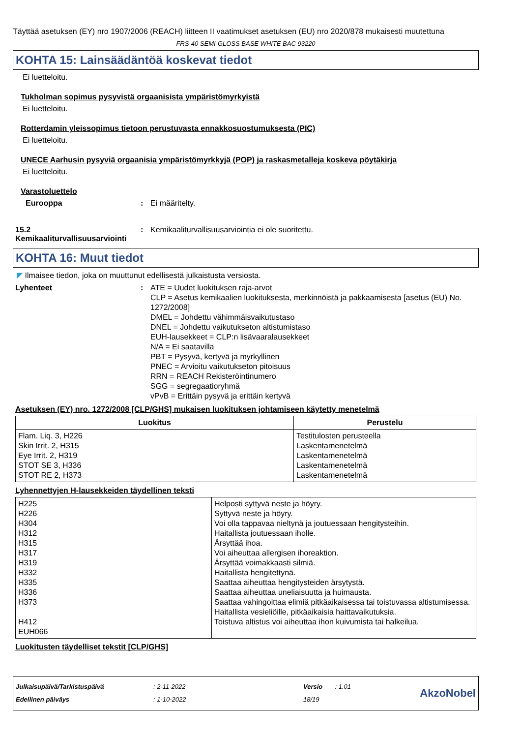Täyttää asetuksen (EY) nro 1907/2006 (REACH) liitteen II vaatimukset asetuksen (EU) nro 2020/878 mukaisesti muutettuna
FRS-40 SEMI-GLOSS BASE WHITE BAC 93220
KOHTA 15: Lainsäädäntöä koskevat tiedot
Ei luetteloitu.
Tukholman sopimus pysyvistä orgaanisista ympäristömyrkyistä
Ei luetteloitu.
Rotterdamin yleissopimus tietoon perustuvasta ennakkosuostumuksesta (PIC)
Ei luetteloitu.
UNECE Aarhusin pysyviä orgaanisia ympäristömyrkkyjä (POP) ja raskasmetalleja koskeva pöytäkirja
Ei luetteloitu.
Varastoluettelo
Eurooppa : Ei määritelty.
15.2 Kemikaaliturvallisuusarviointi
: Kemikaaliturvallisuusarviointia ei ole suoritettu.
KOHTA 16: Muut tiedot
◤ Ilmaisee tiedon, joka on muuttunut edellisestä julkaistusta versiosta.
Lyhenteet : ATE = Uudet luokituksen raja-arvot
CLP = Asetus kemikaalien luokituksesta, merkinnöistä ja pakkaamisesta [asetus (EU) No. 1272/2008]
DMEL = Johdettu vähimmäisvaikutustaso
DNEL = Johdettu vaikutukseton altistumistaso
EUH-lausekkeet = CLP:n lisävaaralausekkeet
N/A = Ei saatavilla
PBT = Pysyvä, kertyvä ja myrkyllinen
PNEC = Arvioitu vaikutukseton pitoisuus
RRN = REACH Rekisteröintinumero
SGG = segregaatioryhmä
vPvB = Erittäin pysyvä ja erittäin kertyvä
Asetuksen (EY) nro. 1272/2008 [CLP/GHS] mukaisen luokituksen johtamiseen käytetty menetelmä
| Luokitus | Perustelu |
| --- | --- |
| Flam. Liq. 3, H226 Skin Irrit. 2, H315 Eye Irrit. 2, H319 STOT SE 3, H336 STOT RE 2, H373 | Testitulosten perusteella Laskentamenetelmä Laskentamenetelmä Laskentamenetelmä Laskentamenetelmä |
Lyhennettyjen H-lausekkeiden täydellinen teksti
| H225 H226 H304 H312 H315 H317 H319 H332 H335 H336 H373 H412 EUH066 | Helposti syttyvä neste ja höyry. Syttyvä neste ja höyry. Voi olla tappavaa nieltynä ja joutuessaan hengitysteihin. Haitallista joutuessaan iholle. Ärsyttää ihoa. Voi aiheuttaa allergisen ihoreaktion. Ärsyttää voimakkaasti silmiä. Haitallista hengitettynä. Saattaa aiheuttaa hengitysteiden ärsytystä. Saattaa aiheuttaa uneliaisuutta ja huimausta. Saattaa vahingoittaa elimiä pitkäaikaisessa tai toistuvassa altistumisessa. Haitallista vesieliöille, pitkäaikaisia haittavaikutuksia. Toistuva altistus voi aiheuttaa ihon kuivumista tai halkeilua. |
Luokitusten täydelliset tekstit [CLP/GHS]
Julkaisupäivä/Tarkistuspäivä
Edellinen päiväys
: 2-11-2022
: 1-10-2022
Versio : 1.01
18/19
AkzoNobel